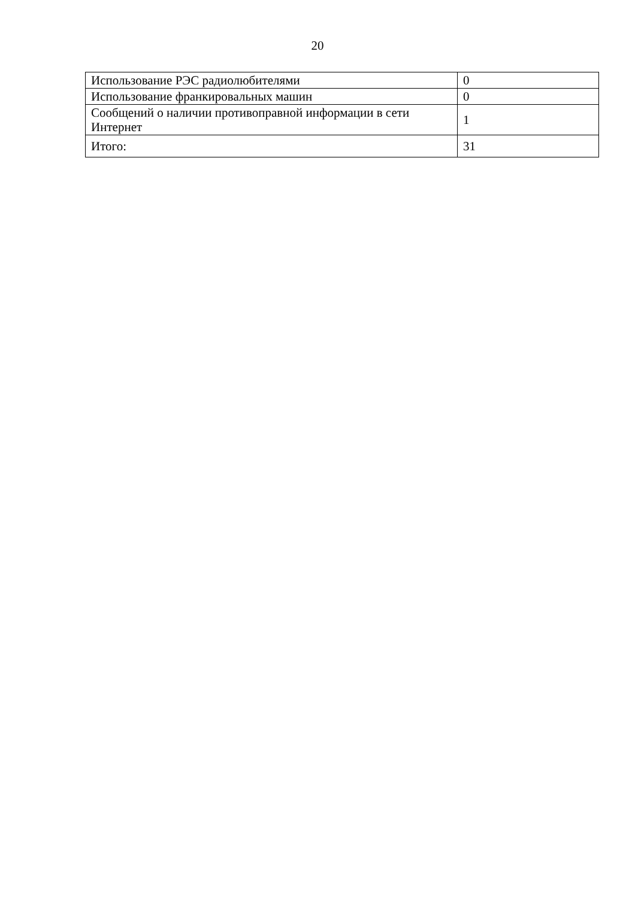20
| Использование РЭС радиолюбителями | 0 |
| Использование франкировальных машин | 0 |
| Сообщений о наличии противоправной информации в сети Интернет | 1 |
| Итого: | 31 |